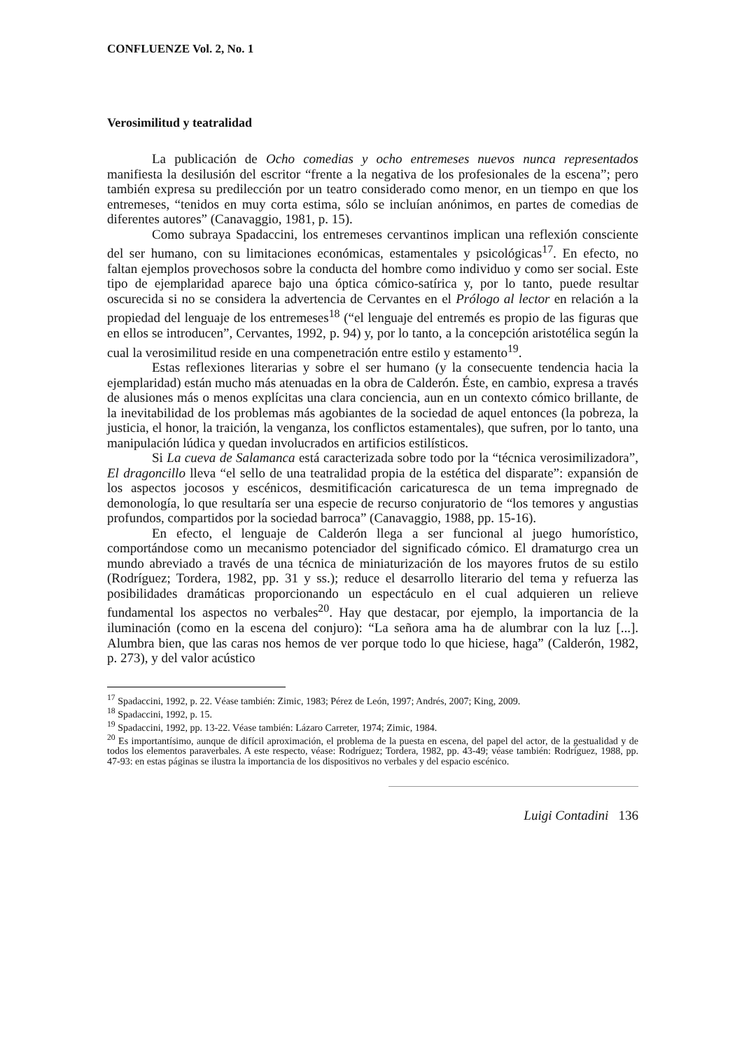CONFLUENZE Vol. 2, No. 1
Verosimilitud y teatralidad
La publicación de Ocho comedias y ocho entremeses nuevos nunca representados manifiesta la desilusión del escritor “frente a la negativa de los profesionales de la escena”; pero también expresa su predilección por un teatro considerado como menor, en un tiempo en que los entremeses, “tenidos en muy corta estima, sólo se incluían anónimos, en partes de comedias de diferentes autores” (Canavaggio, 1981, p. 15).
Como subraya Spadaccini, los entremeses cervantinos implican una reflexión consciente del ser humano, con su limitaciones económicas, estamentales y psicológicas<sup>17</sup>. En efecto, no faltan ejemplos provechosos sobre la conducta del hombre como individuo y como ser social. Este tipo de ejemplaridad aparece bajo una óptica cómico-satírica y, por lo tanto, puede resultar oscurecida si no se considera la advertencia de Cervantes en el Prólogo al lector en relación a la propiedad del lenguaje de los entremeses<sup>18</sup> (“el lenguaje del entremés es propio de las figuras que en ellos se introducen”, Cervantes, 1992, p. 94) y, por lo tanto, a la concepción aristotélica según la cual la verosimilitud reside en una compenetración entre estilo y estamento<sup>19</sup>.
Estas reflexiones literarias y sobre el ser humano (y la consecuente tendencia hacia la ejemplaridad) están mucho más atenuadas en la obra de Calderón. Éste, en cambio, expresa a través de alusiones más o menos explícitas una clara conciencia, aun en un contexto cómico brillante, de la inevitabilidad de los problemas más agobiantes de la sociedad de aquel entonces (la pobreza, la justicia, el honor, la traición, la venganza, los conflictos estamentales), que sufren, por lo tanto, una manipulación lúdica y quedan involucrados en artificios estilísticos.
Si La cueva de Salamanca está caracterizada sobre todo por la “técnica verosimilizadora”, El dragoncillo lleva “el sello de una teatralidad propia de la estética del disparate”: expansión de los aspectos jocosos y escénicos, desmitificación caricaturesca de un tema impregnado de demonología, lo que resultaría ser una especie de recurso conjuratorio de “los temores y angustias profundos, compartidos por la sociedad barroca” (Canavaggio, 1988, pp. 15-16).
En efecto, el lenguaje de Calderón llega a ser funcional al juego humorístico, comportándose como un mecanismo potenciador del significado cómico. El dramaturgo crea un mundo abreviado a través de una técnica de miniaturización de los mayores frutos de su estilo (Rodríguez; Tordera, 1982, pp. 31 y ss.); reduce el desarrollo literario del tema y refuerza las posibilidades dramáticas proporcionando un espectáculo en el cual adquieren un relieve fundamental los aspectos no verbales<sup>20</sup>. Hay que destacar, por ejemplo, la importancia de la iluminación (como en la escena del conjuro): “La señora ama ha de alumbrar con la luz [...]. Alumbra bien, que las caras nos hemos de ver porque todo lo que hiciese, haga” (Calderón, 1982, p. 273), y del valor acústico
<sup>17</sup> Spadaccini, 1992, p. 22. Véase también: Zimic, 1983; Pérez de León, 1997; Andrés, 2007; King, 2009.
<sup>18</sup> Spadaccini, 1992, p. 15.
<sup>19</sup> Spadaccini, 1992, pp. 13-22. Véase también: Lázaro Carreter, 1974; Zimic, 1984.
<sup>20</sup> Es importantísimo, aunque de difícil aproximación, el problema de la puesta en escena, del papel del actor, de la gestualidad y de todos los elementos paraverbales. A este respecto, véase: Rodríguez; Tordera, 1982, pp. 43-49; véase también: Rodríguez, 1988, pp. 47-93: en estas páginas se ilustra la importancia de los dispositivos no verbales y del espacio escénico.
Luigi Contadini 136